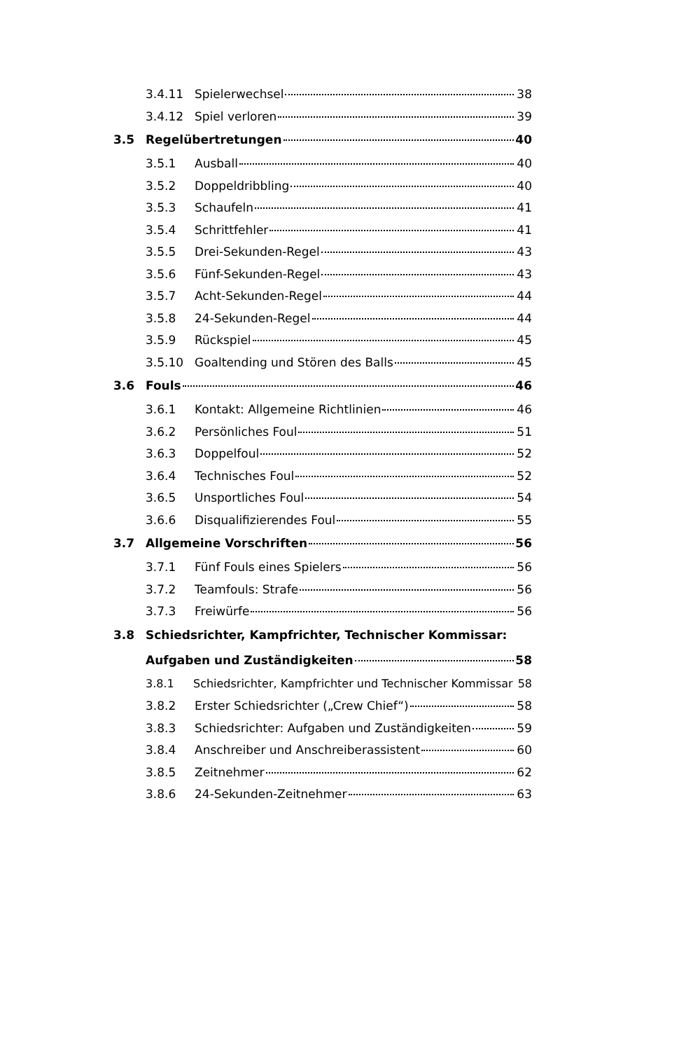3.4.11 Spielerwechsel 38
3.4.12 Spiel verloren 39
3.5 Regelübertretungen 40
3.5.1 Ausball 40
3.5.2 Doppeldribbling 40
3.5.3 Schaufeln 41
3.5.4 Schrittfehler 41
3.5.5 Drei-Sekunden-Regel 43
3.5.6 Fünf-Sekunden-Regel 43
3.5.7 Acht-Sekunden-Regel 44
3.5.8 24-Sekunden-Regel 44
3.5.9 Rückspiel 45
3.5.10 Goaltending und Stören des Balls 45
3.6 Fouls 46
3.6.1 Kontakt: Allgemeine Richtlinien 46
3.6.2 Persönliches Foul 51
3.6.3 Doppelfoul 52
3.6.4 Technisches Foul 52
3.6.5 Unsportliches Foul 54
3.6.6 Disqualifizierendes Foul 55
3.7 Allgemeine Vorschriften 56
3.7.1 Fünf Fouls eines Spielers 56
3.7.2 Teamfouls: Strafe 56
3.7.3 Freiwürfe 56
3.8 Schiedsrichter, Kampfrichter, Technischer Kommissar:
Aufgaben und Zuständigkeiten 58
3.8.1 Schiedsrichter, Kampfrichter und Technischer Kommissar 58
3.8.2 Erster Schiedsrichter („Crew Chief“) 58
3.8.3 Schiedsrichter: Aufgaben und Zuständigkeiten 59
3.8.4 Anschreiber und Anschreiberassistent 60
3.8.5 Zeitnehmer 62
3.8.6 24-Sekunden-Zeitnehmer 63